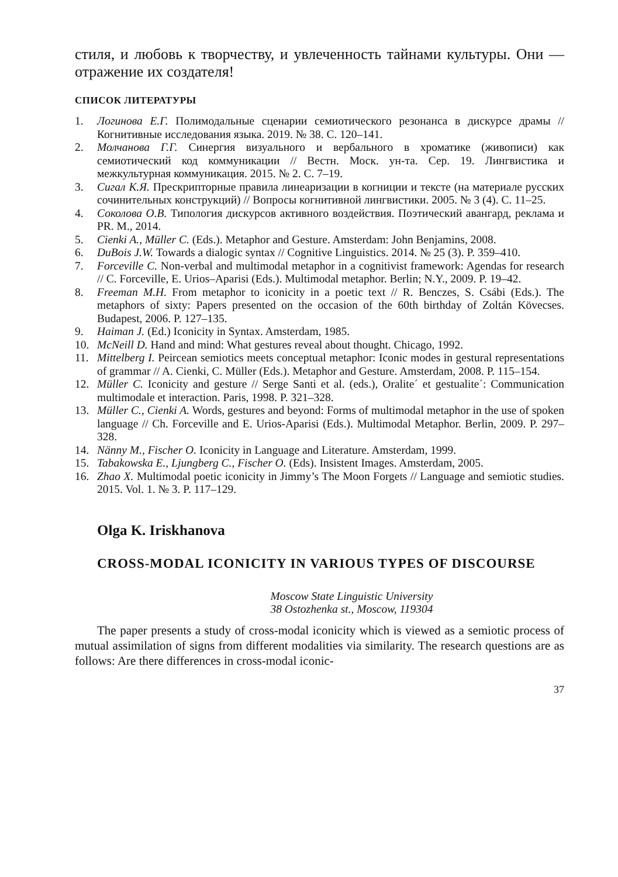стиля, и любовь к творчеству, и увлеченность тайнами культуры. Они — отражение их создателя!
СПИСОК ЛИТЕРАТУРЫ
1. Логинова Е.Г. Полимодальные сценарии семиотического резонанса в дискурсе драмы // Когнитивные исследования языка. 2019. № 38. С. 120–141.
2. Молчанова Г.Г. Синергия визуального и вербального в хроматике (живописи) как семиотический код коммуникации // Вестн. Моск. ун-та. Сер. 19. Лингвистика и межкультурная коммуникация. 2015. № 2. С. 7–19.
3. Сигал К.Я. Прескрипторные правила линеаризации в когниции и тексте (на материале русских сочинительных конструкций) // Вопросы когнитивной лингвистики. 2005. № 3 (4). С. 11–25.
4. Соколова О.В. Типология дискурсов активного воздействия. Поэтический авангард, реклама и PR. М., 2014.
5. Cienki A., Müller C. (Eds.). Metaphor and Gesture. Amsterdam: John Benjamins, 2008.
6. DuBois J.W. Towards a dialogic syntax // Cognitive Linguistics. 2014. № 25 (3). P. 359–410.
7. Forceville C. Non-verbal and multimodal metaphor in a cognitivist framework: Agendas for research // C. Forceville, E. Urios–Aparisi (Eds.). Multimodal metaphor. Berlin; N.Y., 2009. P. 19–42.
8. Freeman M.H. From metaphor to iconicity in a poetic text // R. Benczes, S. Csábi (Eds.). The metaphors of sixty: Papers presented on the occasion of the 60th birthday of Zoltán Kövecses. Budapest, 2006. P. 127–135.
9. Haiman J. (Ed.) Iconicity in Syntax. Amsterdam, 1985.
10. McNeill D. Hand and mind: What gestures reveal about thought. Chicago, 1992.
11. Mittelberg I. Peircean semiotics meets conceptual metaphor: Iconic modes in gestural representations of grammar // A. Cienki, C. Müller (Eds.). Metaphor and Gesture. Amsterdam, 2008. P. 115–154.
12. Müller C. Iconicity and gesture // Serge Santi et al. (eds.), Oralite´ et gestualite´: Communication multimodale et interaction. Paris, 1998. P. 321–328.
13. Müller C., Cienki A. Words, gestures and beyond: Forms of multimodal metaphor in the use of spoken language // Ch. Forceville and E. Urios-Aparisi (Eds.). Multimodal Metaphor. Berlin, 2009. P. 297–328.
14. Nänny M., Fischer O. Iconicity in Language and Literature. Amsterdam, 1999.
15. Tabakowska E., Ljungberg C., Fischer O. (Eds). Insistent Images. Amsterdam, 2005.
16. Zhao X. Multimodal poetic iconicity in Jimmy’s The Moon Forgets // Language and semiotic studies. 2015. Vol. 1. № 3. P. 117–129.
Olga K. Iriskhanova
CROSS-MODAL ICONICITY IN VARIOUS TYPES OF DISCOURSE
Moscow State Linguistic University
38 Ostozhenka st., Moscow, 119304
The paper presents a study of cross-modal iconicity which is viewed as a semiotic process of mutual assimilation of signs from different modalities via similarity. The research questions are as follows: Are there differences in cross-modal iconic-
37